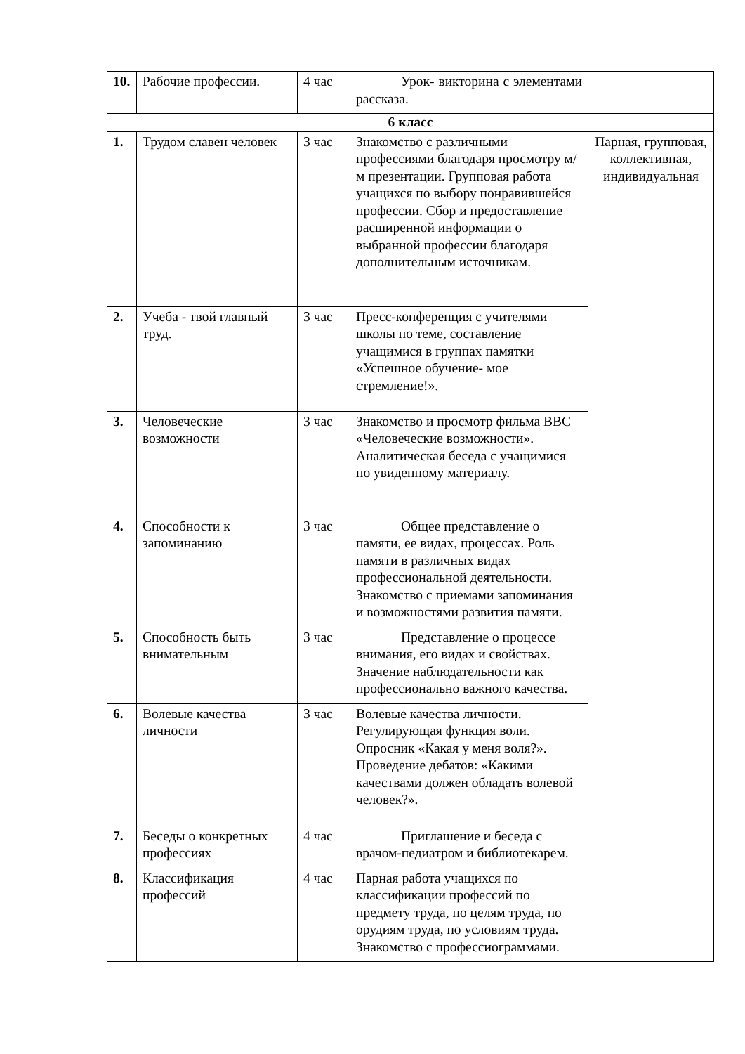| 10. | Рабочие профессии. | 4 час | Урок- викторина с элементами рассказа. | |
| 6 класс | | | | |
| 1. | Трудом славен человек | 3 час | Знакомство с различными профессиями благодаря просмотру м/м презентации. Групповая работа учащихся по выбору понравившейся профессии. Сбор и предоставление расширенной информации о выбранной профессии благодаря дополнительным источникам. | Парная, групповая, коллективная, индивидуальная |
| 2. | Учеба - твой главный труд. | 3 час | Пресс-конференция с учителями школы по теме, составление учащимися в группах памятки «Успешное обучение- мое стремление!». | |
| 3. | Человеческие возможности | 3 час | Знакомство и просмотр фильма ВВС «Человеческие возможности». Аналитическая беседа с учащимися по увиденному материалу. | |
| 4. | Способности к запоминанию | 3 час | Общее представление о памяти, ее видах, процессах. Роль памяти в различных видах профессиональной деятельности. Знакомство с приемами запоминания и возможностями развития памяти. | |
| 5. | Способность быть внимательным | 3 час | Представление о процессе внимания, его видах и свойствах. Значение наблюдательности как профессионально важного качества. | |
| 6. | Волевые качества личности | 3 час | Волевые качества личности. Регулирующая функция воли. Опросник «Какая у меня воля?». Проведение дебатов: «Какими качествами должен обладать волевой человек?». | |
| 7. | Беседы о конкретных профессиях | 4 час | Приглашение и беседа с врачом-педиатром и библиотекарем. | |
| 8. | Классификация профессий | 4 час | Парная работа учащихся по классификации профессий по предмету труда, по целям труда, по орудиям труда, по условиям труда. Знакомство с профессиограммами. | |